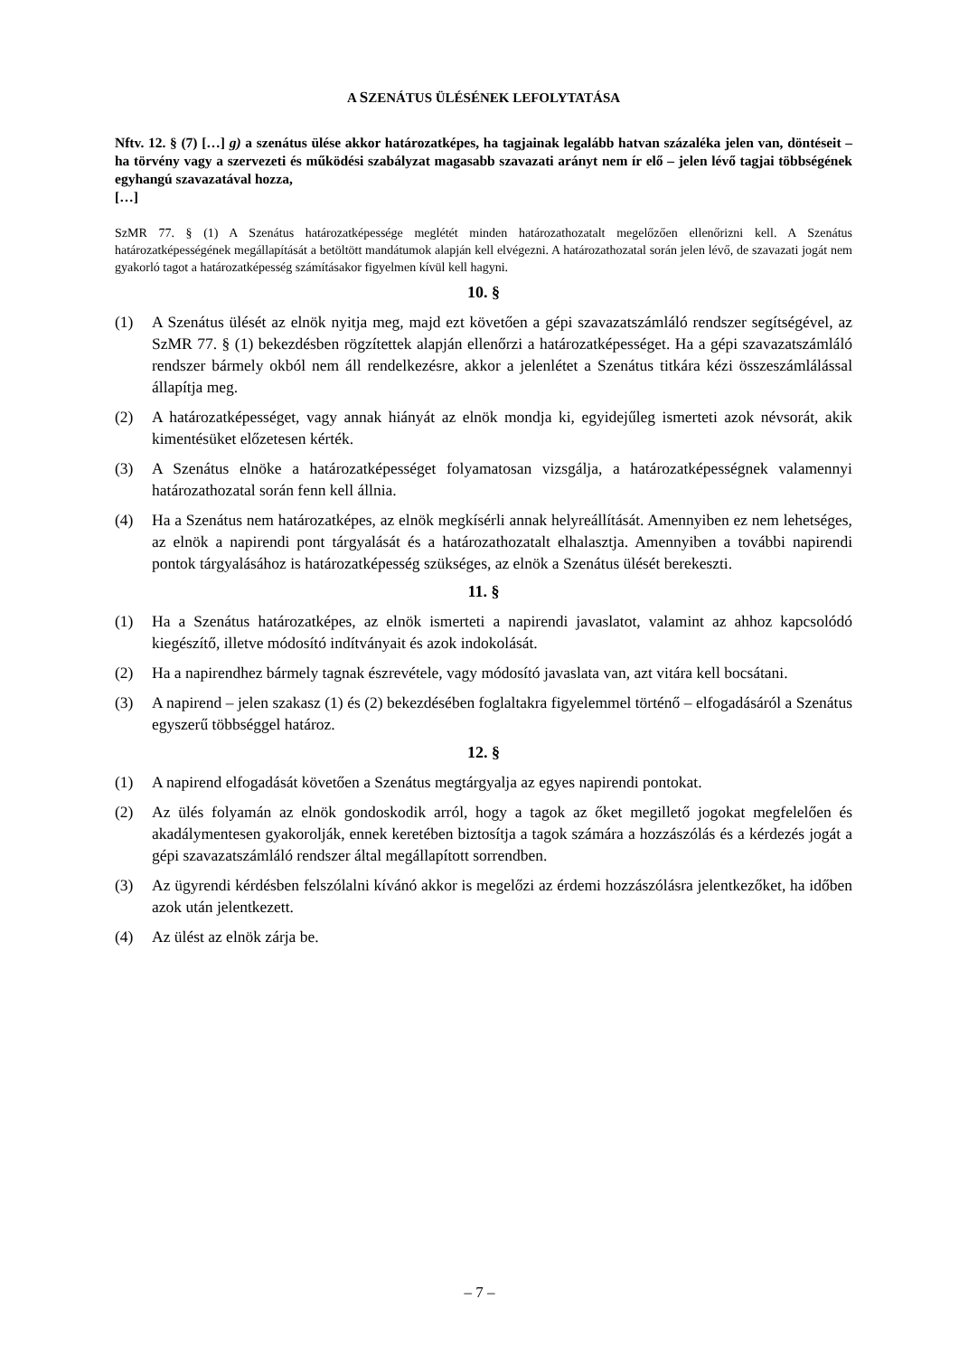A SZENÁTUS ÜLÉSÉNEK LEFOLYTATÁSA
Nftv. 12. § (7) […] g) a szenátus ülése akkor határozatképes, ha tagjainak legalább hatvan százaléka jelen van, döntéseit – ha törvény vagy a szervezeti és működési szabályzat magasabb szavazati arányt nem ír elő – jelen lévő tagjai többségének egyhangú szavazatával hozza,
[…]
SzMR 77. § (1) A Szenátus határozatképessége meglétét minden határozathozatalt megelőzően ellenőrizni kell. A Szenátus határozatképességének megállapítását a betöltött mandátumok alapján kell elvégezni. A határozathozatal során jelen lévő, de szavazati jogát nem gyakorló tagot a határozatképesség számításakor figyelmen kívül kell hagyni.
10. §
(1) A Szenátus ülését az elnök nyitja meg, majd ezt követően a gépi szavazatszámláló rendszer segítségével, az SzMR 77. § (1) bekezdésben rögzítettek alapján ellenőrzi a határozatképességet. Ha a gépi szavazatszámláló rendszer bármely okból nem áll rendelkezésre, akkor a jelenlétet a Szenátus titkára kézi összeszámlálással állapítja meg.
(2) A határozatképességet, vagy annak hiányát az elnök mondja ki, egyidejűleg ismerteti azok névsorát, akik kimentésüket előzetesen kérték.
(3) A Szenátus elnöke a határozatképességet folyamatosan vizsgálja, a határozatképességnek valamennyi határozathozatal során fenn kell állnia.
(4) Ha a Szenátus nem határozatképes, az elnök megkísérli annak helyreállítását. Amennyiben ez nem lehetséges, az elnök a napirendi pont tárgyalását és a határozathozatalt elhalasztja. Amennyiben a további napirendi pontok tárgyalásához is határozatképesség szükséges, az elnök a Szenátus ülését berekeszti.
11. §
(1) Ha a Szenátus határozatképes, az elnök ismerteti a napirendi javaslatot, valamint az ahhoz kapcsolódó kiegészítő, illetve módosító indítványait és azok indokolását.
(2) Ha a napirendhez bármely tagnak észrevétele, vagy módosító javaslata van, azt vitára kell bocsátani.
(3) A napirend – jelen szakasz (1) és (2) bekezdésében foglaltakra figyelemmel történő – elfogadásáról a Szenátus egyszerű többséggel határoz.
12. §
(1) A napirend elfogadását követően a Szenátus megtárgyalja az egyes napirendi pontokat.
(2) Az ülés folyamán az elnök gondoskodik arról, hogy a tagok az őket megillető jogokat megfelelően és akadálymentesen gyakorolják, ennek keretében biztosítja a tagok számára a hozzászólás és a kérdezés jogát a gépi szavazatszámláló rendszer által megállapított sorrendben.
(3) Az ügyrendi kérdésben felszólalni kívánó akkor is megelőzi az érdemi hozzászólásra jelentkezőket, ha időben azok után jelentkezett.
(4) Az ülést az elnök zárja be.
– 7 –